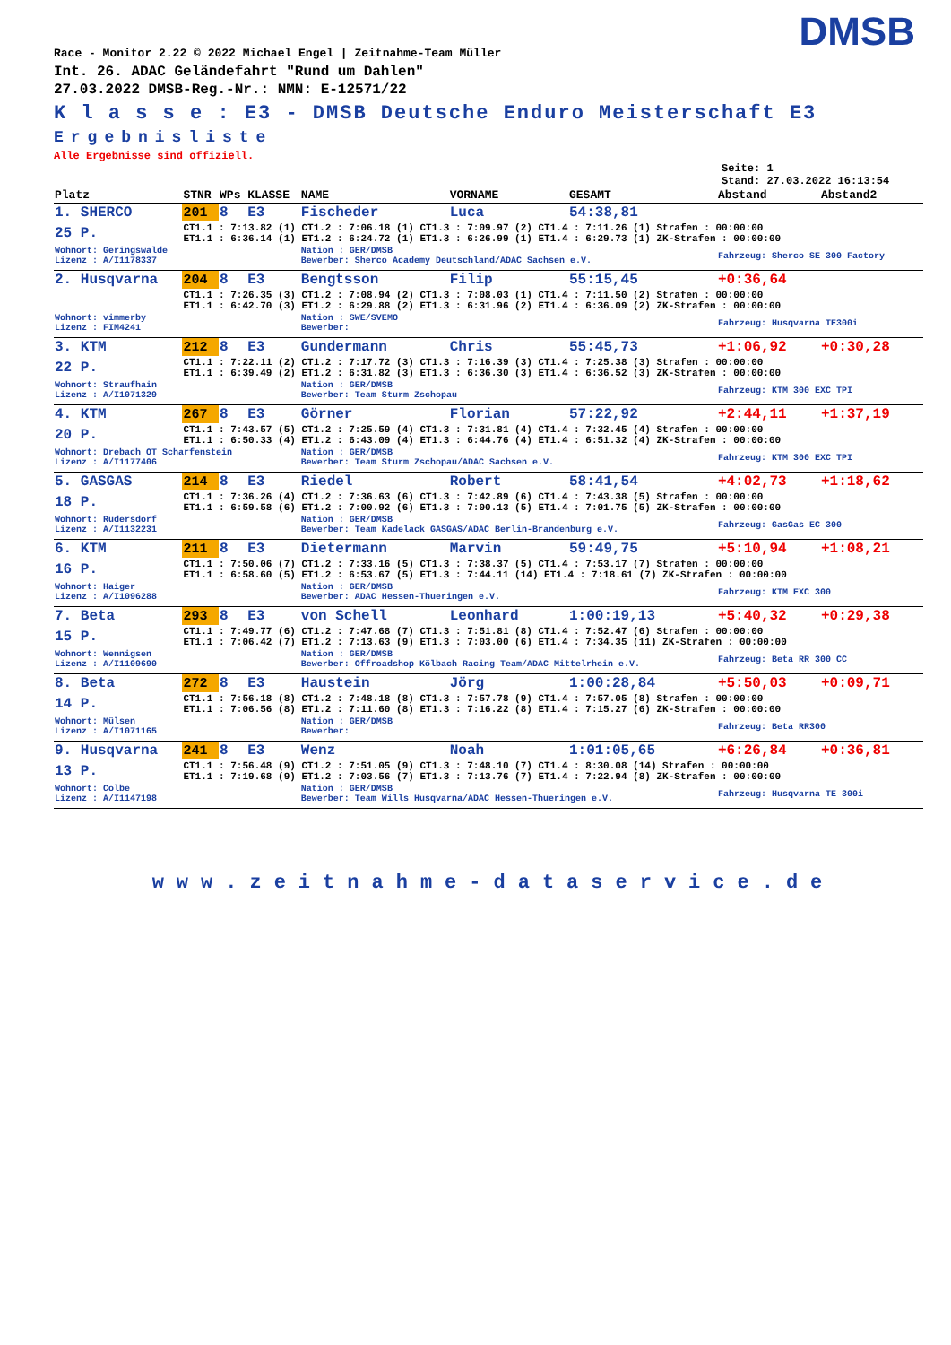DMSB
Race - Monitor 2.22 © 2022 Michael Engel | Zeitnahme-Team Müller
Int. 26. ADAC Geländefahrt "Rund um Dahlen"
27.03.2022 DMSB-Reg.-Nr.: NMN: E-12571/22
K l a s s e : E3 - DMSB Deutsche Enduro Meisterschaft E3
Ergebnisliste
Alle Ergebnisse sind offiziell.
Seite: 1
Stand: 27.03.2022 16:13:54
| Platz | STNR | WPs | KLASSE | NAME | VORNAME | GESAMT | Abstand | Abstand2 |
| --- | --- | --- | --- | --- | --- | --- | --- | --- |
| 1. SHERCO | 201 | 8 | E3 | Fischeder | Luca | 54:38,81 | | |
| 25 P. | CT1.1 : 7:13.82 (1) CT1.2 : 7:06.18 (1) CT1.3 : 7:09.97 (2) CT1.4 : 7:11.26 (1) Strafen : 00:00:00 ET1.1 : 6:36.14 (1) ET1.2 : 6:24.72 (1) ET1.3 : 6:26.99 (1) ET1.4 : 6:29.73 (1) ZK-Strafen : 00:00:00 | | | | | | | |
| Wohnort: Geringswalde Lizenz : A/I1178337 | | | | Nation : GER/DMSB Bewerber: Sherco Academy Deutschland/ADAC Sachsen e.V. | | | Fahrzeug: Sherco SE 300 Factory | |
| 2. Husqvarna | 204 | 8 | E3 | Bengtsson | Filip | 55:15,45 | +0:36,64 | |
| | CT1.1 : 7:26.35 (3) CT1.2 : 7:08.94 (2) CT1.3 : 7:08.03 (1) CT1.4 : 7:11.50 (2) Strafen : 00:00:00 ET1.1 : 6:42.70 (3) ET1.2 : 6:29.88 (2) ET1.3 : 6:31.96 (2) ET1.4 : 6:36.09 (2) ZK-Strafen : 00:00:00 | | | | | | | |
| Wohnort: vimmerby Lizenz : FIM4241 | | | | Nation : SWE/SVEMO Bewerber: | | | Fahrzeug: Husqvarna TE300i | |
| 3. KTM | 212 | 8 | E3 | Gundermann | Chris | 55:45,73 | +1:06,92 | +0:30,28 |
| 22 P. | CT1.1 : 7:22.11 (2) CT1.2 : 7:17.72 (3) CT1.3 : 7:16.39 (3) CT1.4 : 7:25.38 (3) Strafen : 00:00:00 ET1.1 : 6:39.49 (2) ET1.2 : 6:31.82 (3) ET1.3 : 6:36.30 (3) ET1.4 : 6:36.52 (3) ZK-Strafen : 00:00:00 | | | | | | | |
| Wohnort: Straufhain Lizenz : A/I1071329 | | | | Nation : GER/DMSB Bewerber: Team Sturm Zschopau | | | Fahrzeug: KTM 300 EXC TPI | |
| 4. KTM | 267 | 8 | E3 | Görner | Florian | 57:22,92 | +2:44,11 | +1:37,19 |
| 20 P. | CT1.1 : 7:43.57 (5) CT1.2 : 7:25.59 (4) CT1.3 : 7:31.81 (4) CT1.4 : 7:32.45 (4) Strafen : 00:00:00 ET1.1 : 6:50.33 (4) ET1.2 : 6:43.09 (4) ET1.3 : 6:44.76 (4) ET1.4 : 6:51.32 (4) ZK-Strafen : 00:00:00 | | | | | | | |
| Wohnort: Drebach OT Scharfenstein Lizenz : A/I1177406 | | | | Nation : GER/DMSB Bewerber: Team Sturm Zschopau/ADAC Sachsen e.V. | | | Fahrzeug: KTM 300 EXC TPI | |
| 5. GASGAS | 214 | 8 | E3 | Riedel | Robert | 58:41,54 | +4:02,73 | +1:18,62 |
| 18 P. | CT1.1 : 7:36.26 (4) CT1.2 : 7:36.63 (6) CT1.3 : 7:42.89 (6) CT1.4 : 7:43.38 (5) Strafen : 00:00:00 ET1.1 : 6:59.58 (6) ET1.2 : 7:00.92 (6) ET1.3 : 7:00.13 (5) ET1.4 : 7:01.75 (5) ZK-Strafen : 00:00:00 | | | | | | | |
| Wohnort: Rüdersdorf Lizenz : A/I1132231 | | | | Nation : GER/DMSB Bewerber: Team Kadelack GASGAS/ADAC Berlin-Brandenburg e.V. | | | Fahrzeug: GasGas EC 300 | |
| 6. KTM | 211 | 8 | E3 | Dietermann | Marvin | 59:49,75 | +5:10,94 | +1:08,21 |
| 16 P. | CT1.1 : 7:50.06 (7) CT1.2 : 7:33.16 (5) CT1.3 : 7:38.37 (5) CT1.4 : 7:53.17 (7) Strafen : 00:00:00 ET1.1 : 6:58.60 (5) ET1.2 : 6:53.67 (5) ET1.3 : 7:44.11 (14) ET1.4 : 7:18.61 (7) ZK-Strafen : 00:00:00 | | | | | | | |
| Wohnort: Haiger Lizenz : A/I1096288 | | | | Nation : GER/DMSB Bewerber: ADAC Hessen-Thueringen e.V. | | | Fahrzeug: KTM EXC 300 | |
| 7. Beta | 293 | 8 | E3 | von Schell | Leonhard | 1:00:19,13 | +5:40,32 | +0:29,38 |
| 15 P. | CT1.1 : 7:49.77 (6) CT1.2 : 7:47.68 (7) CT1.3 : 7:51.81 (8) CT1.4 : 7:52.47 (6) Strafen : 00:00:00 ET1.1 : 7:06.42 (7) ET1.2 : 7:13.63 (9) ET1.3 : 7:03.00 (6) ET1.4 : 7:34.35 (11) ZK-Strafen : 00:00:00 | | | | | | | |
| Wohnort: Wennigsen Lizenz : A/I1109690 | | | | Nation : GER/DMSB Bewerber: Offroadshop Kölbach Racing Team/ADAC Mittelrhein e.V. | | | Fahrzeug: Beta RR 300 CC | |
| 8. Beta | 272 | 8 | E3 | Haustein | Jörg | 1:00:28,84 | +5:50,03 | +0:09,71 |
| 14 P. | CT1.1 : 7:56.18 (8) CT1.2 : 7:48.18 (8) CT1.3 : 7:57.78 (9) CT1.4 : 7:57.05 (8) Strafen : 00:00:00 ET1.1 : 7:06.56 (8) ET1.2 : 7:11.60 (8) ET1.3 : 7:16.22 (8) ET1.4 : 7:15.27 (6) ZK-Strafen : 00:00:00 | | | | | | | |
| Wohnort: Mülsen Lizenz : A/I1071165 | | | | Nation : GER/DMSB Bewerber: | | | Fahrzeug: Beta RR300 | |
| 9. Husqvarna | 241 | 8 | E3 | Wenz | Noah | 1:01:05,65 | +6:26,84 | +0:36,81 |
| 13 P. | CT1.1 : 7:56.48 (9) CT1.2 : 7:51.05 (9) CT1.3 : 7:48.10 (7) CT1.4 : 8:30.08 (14) Strafen : 00:00:00 ET1.1 : 7:19.68 (9) ET1.2 : 7:03.56 (7) ET1.3 : 7:13.76 (7) ET1.4 : 7:22.94 (8) ZK-Strafen : 00:00:00 | | | | | | | |
| Wohnort: Cölbe Lizenz : A/I1147198 | | | | Nation : GER/DMSB Bewerber: Team Wills Husqvarna/ADAC Hessen-Thueringen e.V. | | | Fahrzeug: Husqvarna TE 300i | |
www.zeitnahme-dataservice.de